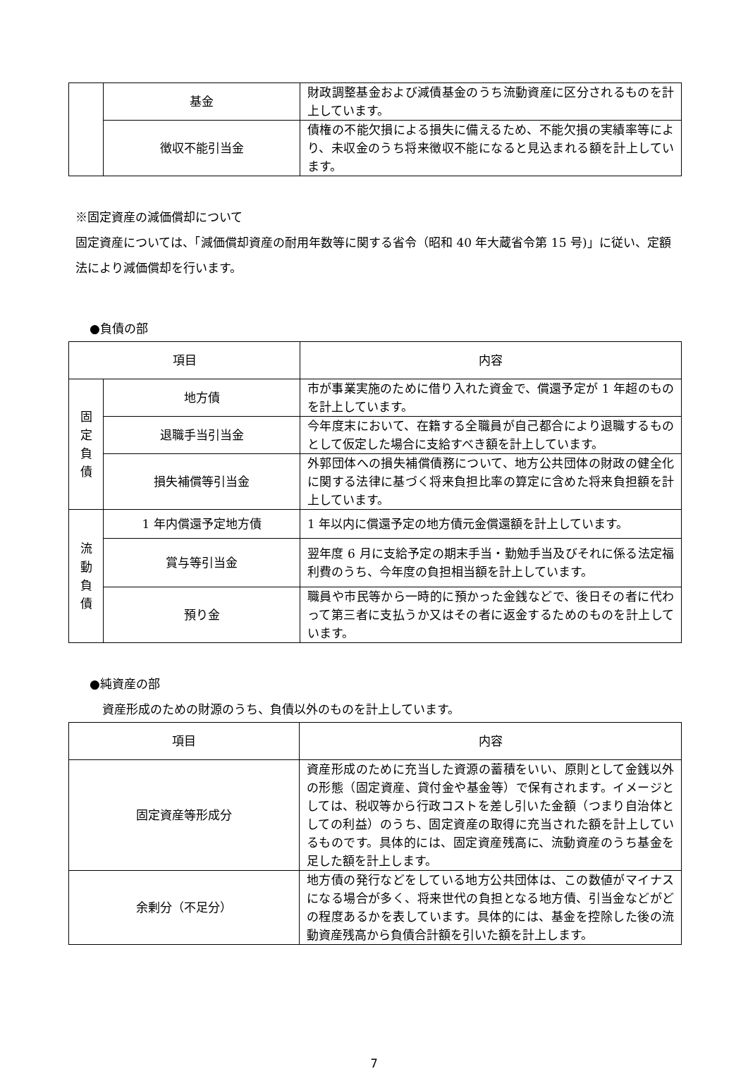| | 基金 | 財政調整基金および減債基金のうち流動資産に区分されるものを計上しています。 |
| | 徴収不能引当金 | 債権の不能欠損による損失に備えるため、不能欠損の実績率等により、未収金のうち将来徴収不能になると見込まれる額を計上しています。 |
※固定資産の減価償却について
固定資産については、「減価償却資産の耐用年数等に関する省令（昭和 40 年大蔵省令第 15 号)」に従い、定額法により減価償却を行います。
●負債の部
| 項目 | | 内容 |
| --- | --- | --- |
| 固 定 負 債 | 地方債 | 市が事業実施のために借り入れた資金で、償還予定が 1 年超のものを計上しています。 |
| | 退職手当引当金 | 今年度末において、在籍する全職員が自己都合により退職するものとして仮定した場合に支給すべき額を計上しています。 |
| | 損失補償等引当金 | 外郭団体への損失補償債務について、地方公共団体の財政の健全化に関する法律に基づく将来負担比率の算定に含めた将来負担額を計上しています。 |
| 流 動 負 債 | 1 年内償還予定地方債 | 1 年以内に償還予定の地方債元金償還額を計上しています。 |
| | 賞与等引当金 | 翌年度 6 月に支給予定の期末手当・勤勉手当及びそれに係る法定福利費のうち、今年度の負担相当額を計上しています。 |
| | 預り金 | 職員や市民等から一時的に預かった金銭などで、後日その者に代わって第三者に支払うか又はその者に返金するためのものを計上しています。 |
●純資産の部
資産形成のための財源のうち、負債以外のものを計上しています。
| 項目 | 内容 |
| --- | --- |
| 固定資産等形成分 | 資産形成のために充当した資源の蓄積をいい、原則として金銭以外の形態（固定資産、貸付金や基金等）で保有されます。イメージとしては、税収等から行政コストを差し引いた金額（つまり自治体としての利益）のうち、固定資産の取得に充当された額を計上しているものです。具体的には、固定資産残高に、流動資産のうち基金を足した額を計上します。 |
| 余剰分（不足分） | 地方債の発行などをしている地方公共団体は、この数値がマイナスになる場合が多く、将来世代の負担となる地方債、引当金などがどの程度あるかを表しています。具体的には、基金を控除した後の流動資産残高から負債合計額を引いた額を計上します。 |
7